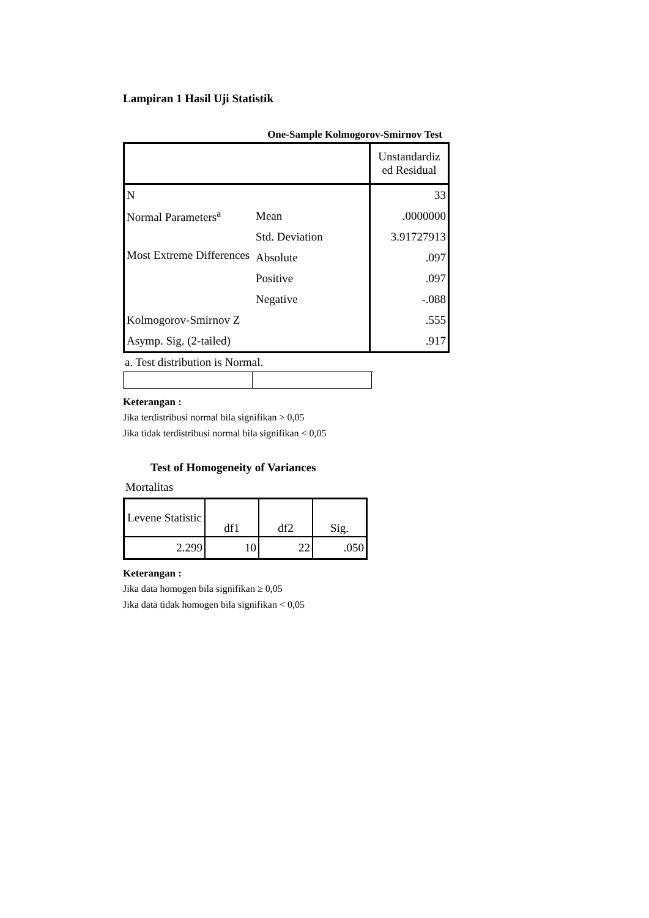Lampiran 1 Hasil Uji Statistik
One-Sample Kolmogorov-Smirnov Test
| | | Unstandardiz ed Residual |
| N | | 33 |
| Normal Parameters<sup>a</sup> | Mean | .0000000 |
| | Std. Deviation | 3.91727913 |
| Most Extreme Differences | Absolute | .097 |
| | Positive | .097 |
| | Negative | -.088 |
| Kolmogorov-Smirnov Z | | .555 |
| Asymp. Sig. (2-tailed) | | .917 |
a. Test distribution is Normal.
Keterangan :
Jika terdistribusi normal bila signifikan > 0,05
Jika tidak terdistribusi normal bila signifikan < 0,05
Test of Homogeneity of Variances
Mortalitas
| Levene Statistic | df1 | df2 | Sig. |
| 2.299 | 10 | 22 | .050 |
Keterangan :
Jika data homogen bila signifikan ≥ 0,05
Jika data tidak homogen bila signifikan < 0,05